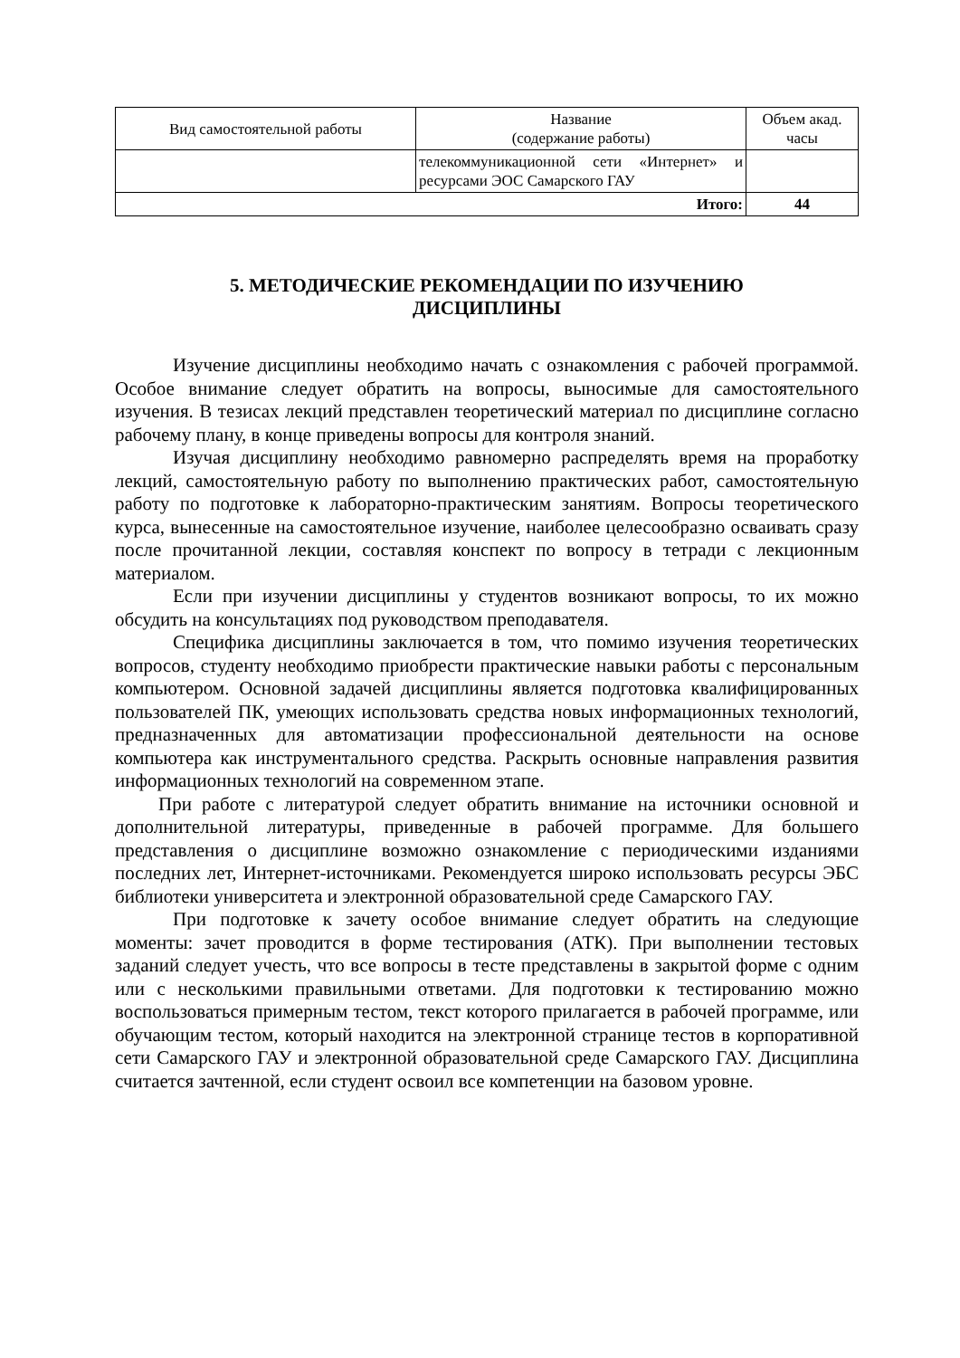| Вид самостоятельной работы | Название (содержание работы) | Объем акад. часы |
| --- | --- | --- |
| | телекоммуникационной сети «Интернет» и ресурсами ЭОС Самарского ГАУ | |
| Итого: | | 44 |
5. МЕТОДИЧЕСКИЕ РЕКОМЕНДАЦИИ ПО ИЗУЧЕНИЮ
ДИСЦИПЛИНЫ
Изучение дисциплины необходимо начать с ознакомления с рабочей программой. Особое внимание следует обратить на вопросы, выносимые для самостоятельного изучения. В тезисах лекций представлен теоретический материал по дисциплине согласно рабочему плану, в конце приведены вопросы для контроля знаний.
Изучая дисциплину необходимо равномерно распределять время на проработку лекций, самостоятельную работу по выполнению практических работ, самостоятельную работу по подготовке к лабораторно-практическим занятиям. Вопросы теоретического курса, вынесенные на самостоятельное изучение, наиболее целесообразно осваивать сразу после прочитанной лекции, составляя конспект по вопросу в тетради с лекционным материалом.
Если при изучении дисциплины у студентов возникают вопросы, то их можно обсудить на консультациях под руководством преподавателя.
Специфика дисциплины заключается в том, что помимо изучения теоретических вопросов, студенту необходимо приобрести практические навыки работы с персональным компьютером. Основной задачей дисциплины является подготовка квалифицированных пользователей ПК, умеющих использовать средства новых информационных технологий, предназначенных для автоматизации профессиональной деятельности на основе компьютера как инструментального средства. Раскрыть основные направления развития информационных технологий на современном этапе.
При работе с литературой следует обратить внимание на источники основной и дополнительной литературы, приведенные в рабочей программе. Для большего представления о дисциплине возможно ознакомление с периодическими изданиями последних лет, Интернет-источниками. Рекомендуется широко использовать ресурсы ЭБС библиотеки университета и электронной образовательной среде Самарского ГАУ.
При подготовке к зачету особое внимание следует обратить на следующие моменты: зачет проводится в форме тестирования (АТК). При выполнении тестовых заданий следует учесть, что все вопросы в тесте представлены в закрытой форме с одним или с несколькими правильными ответами. Для подготовки к тестированию можно воспользоваться примерным тестом, текст которого прилагается в рабочей программе, или обучающим тестом, который находится на электронной странице тестов в корпоративной сети Самарского ГАУ и электронной образовательной среде Самарского ГАУ. Дисциплина считается зачтенной, если студент освоил все компетенции на базовом уровне.